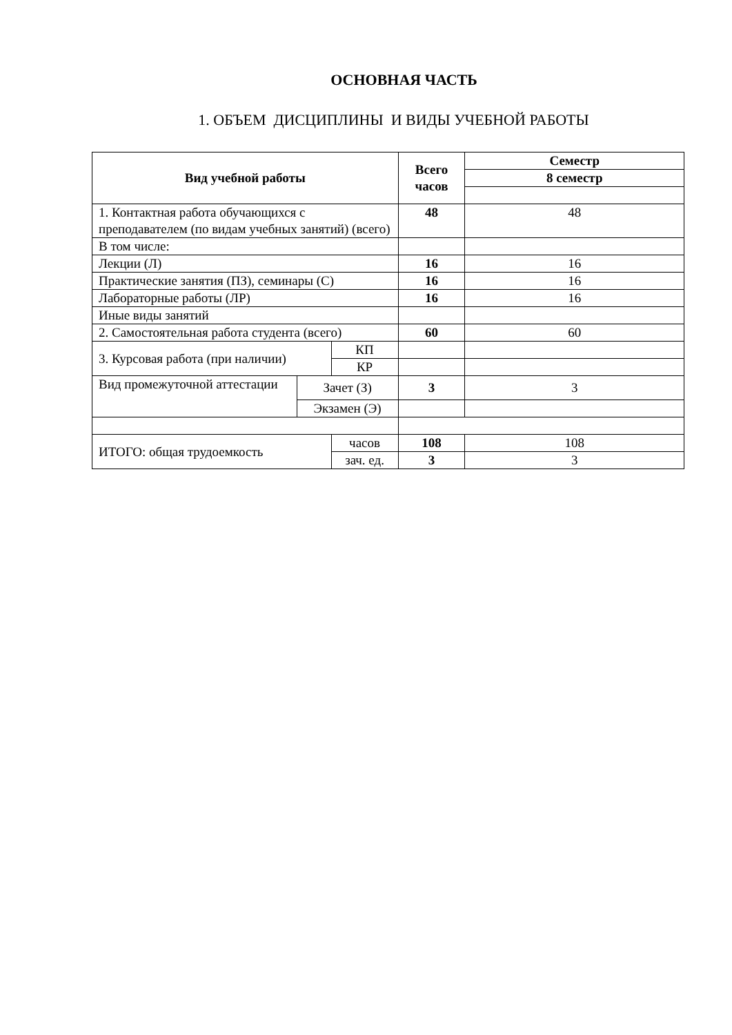ОСНОВНАЯ ЧАСТЬ
1. ОБЪЕМ ДИСЦИПЛИНЫ И ВИДЫ УЧЕБНОЙ РАБОТЫ
| Вид учебной работы | | | Всего часов | Семестр |
| --- | --- | --- | --- | --- |
| | | | | 8 семестр |
| 1. Контактная работа обучающихся с преподавателем (по видам учебных занятий) (всего) | | | 48 | 48 |
| В том числе: | | | | |
| Лекции (Л) | | | 16 | 16 |
| Практические занятия (ПЗ), семинары (С) | | | 16 | 16 |
| Лабораторные работы (ЛР) | | | 16 | 16 |
| Иные виды занятий | | | | |
| 2. Самостоятельная работа студента (всего) | | | 60 | 60 |
| 3. Курсовая работа (при наличии) | | КП | | |
| | | КР | | |
| Вид промежуточной аттестации | Зачет (З) | | 3 | 3 |
| | Экзамен (Э) | | | |
| ИТОГО: общая трудоемкость | | часов | 108 | 108 |
| | | зач. ед. | 3 | 3 |